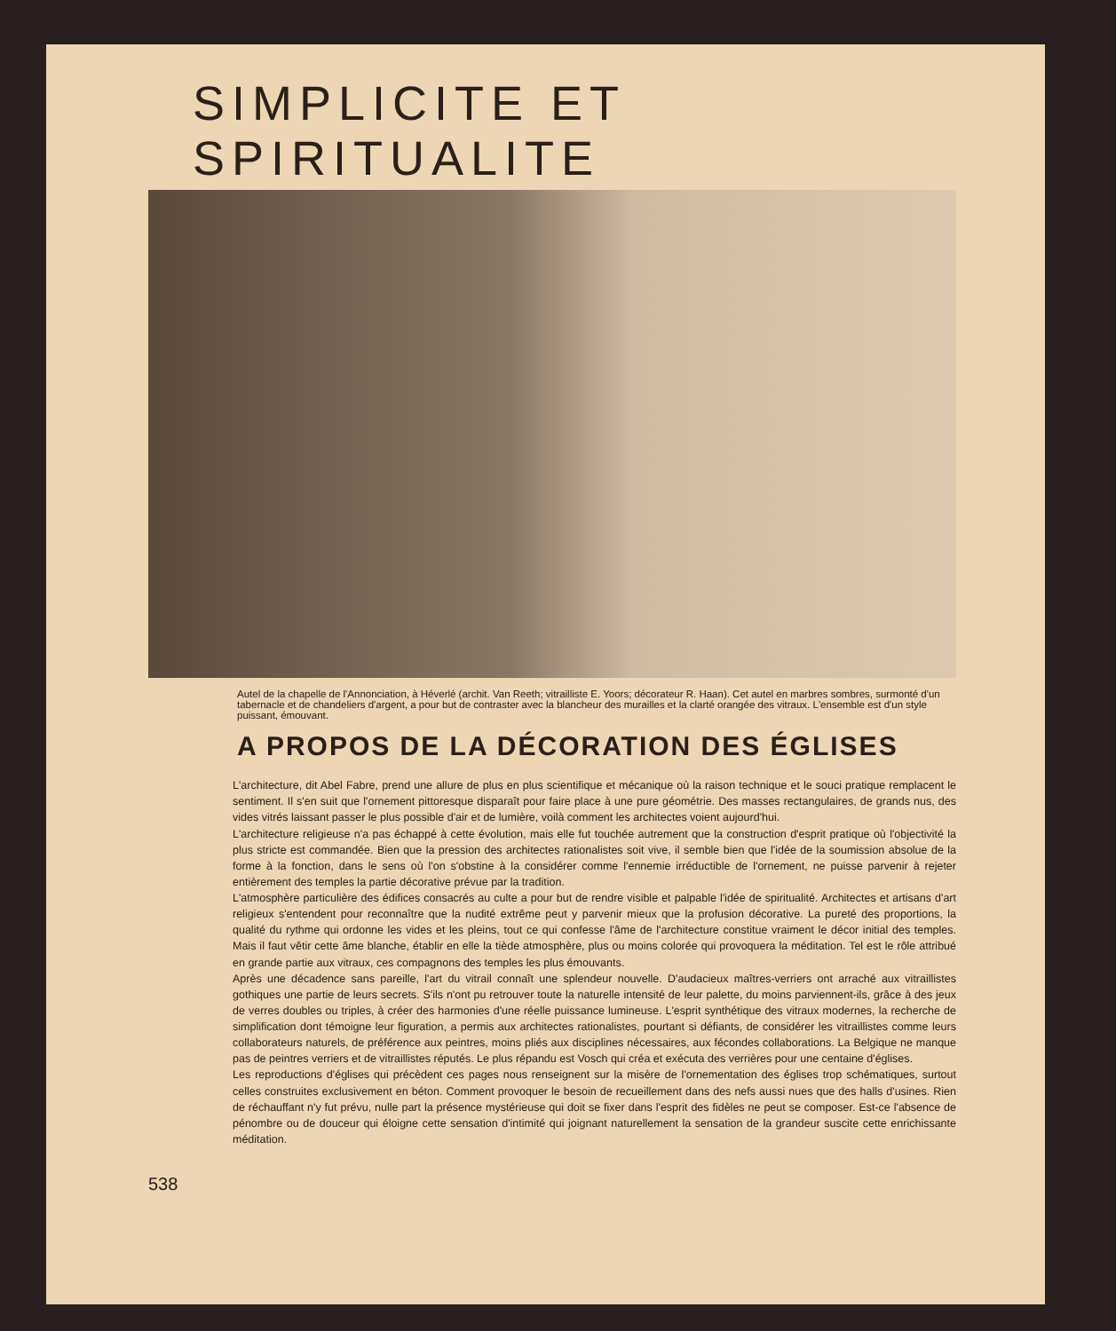SIMPLICITE ET SPIRITUALITE
Autel de la chapelle de l'Annonciation, à Héverlé (archit. Van Reeth; vitrailliste E. Yoors; décorateur R. Haan). Cet autel en marbres sombres, surmonté d'un tabernacle et de chandeliers d'argent, a pour but de contraster avec la blancheur des murailles et la clarté orangée des vitraux. L'ensemble est d'un style puissant, émouvant.
A PROPOS DE LA DÉCORATION DES ÉGLISES
L'architecture, dit Abel Fabre, prend une allure de plus en plus scientifique et mécanique où la raison technique et le souci pratique remplacent le sentiment. Il s'en suit que l'ornement pittoresque disparaît pour faire place à une pure géométrie. Des masses rectangulaires, de grands nus, des vides vitrés laissant passer le plus possible d'air et de lumière, voilà comment les architectes voient aujourd'hui.
L'architecture religieuse n'a pas échappé à cette évolution, mais elle fut touchée autrement que la construction d'esprit pratique où l'objectivité la plus stricte est commandée. Bien que la pression des architectes rationalistes soit vive, il semble bien que l'idée de la soumission absolue de la forme à la fonction, dans le sens où l'on s'obstine à la considérer comme l'ennemie irréductible de l'ornement, ne puisse parvenir à rejeter entièrement des temples la partie décorative prévue par la tradition.
L'atmosphère particulière des édifices consacrés au culte a pour but de rendre visible et palpable l'idée de spiritualité. Architectes et artisans d'art religieux s'entendent pour reconnaître que la nudité extrême peut y parvenir mieux que la profusion décorative. La pureté des proportions, la qualité du rythme qui ordonne les vides et les pleins, tout ce qui confesse l'âme de l'architecture constitue vraiment le décor initial des temples. Mais il faut vêtir cette âme blanche, établir en elle la tiède atmosphère, plus ou moins colorée qui provoquera la méditation. Tel est le rôle attribué en grande partie aux vitraux, ces compagnons des temples les plus émouvants.
Après une décadence sans pareille, l'art du vitrail connaît une splendeur nouvelle. D'audacieux maîtres-verriers ont arraché aux vitraillistes gothiques une partie de leurs secrets. S'ils n'ont pu retrouver toute la naturelle intensité de leur palette, du moins parviennent-ils, grâce à des jeux de verres doubles ou triples, à créer des harmonies d'une réelle puissance lumineuse. L'esprit synthétique des vitraux modernes, la recherche de simplification dont témoigne leur figuration, a permis aux architectes rationalistes, pourtant si défiants, de considérer les vitraillistes comme leurs collaborateurs naturels, de préférence aux peintres, moins pliés aux disciplines nécessaires, aux fécondes collaborations. La Belgique ne manque pas de peintres verriers et de vitraillistes réputés. Le plus répandu est Vosch qui créa et exécuta des verrières pour une centaine d'églises.
Les reproductions d'églises qui précèdent ces pages nous renseignent sur la misère de l'ornementation des églises trop schématiques, surtout celles construites exclusivement en béton. Comment provoquer le besoin de recueillement dans des nefs aussi nues que des halls d'usines. Rien de réchauffant n'y fut prévu, nulle part la présence mystérieuse qui doit se fixer dans l'esprit des fidèles ne peut se composer. Est-ce l'absence de pénombre ou de douceur qui éloigne cette sensation d'intimité qui joignant naturellement la sensation de la grandeur suscite cette enrichissante méditation.
538